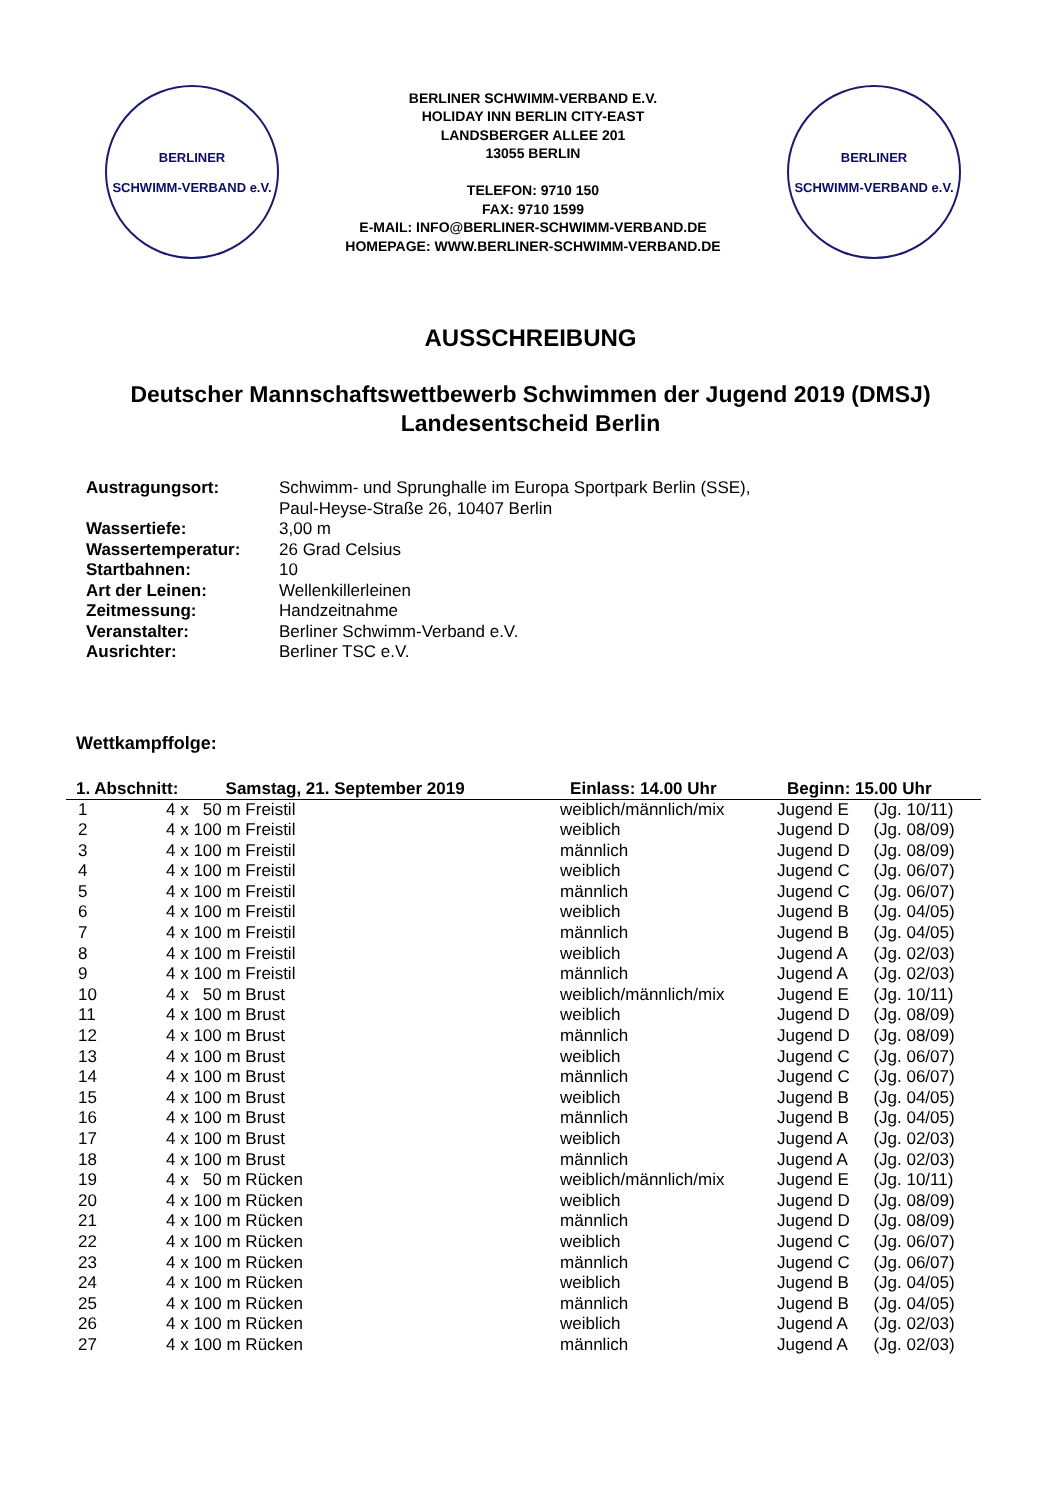BERLINER
SCHWIMM-VERBAND e.V.
BERLINER SCHWIMM-VERBAND E.V.
HOLIDAY INN BERLIN CITY-EAST
LANDSBERGER ALLEE 201
13055 BERLIN
TELEFON: 9710 150
FAX: 9710 1599
E-MAIL: INFO@BERLINER-SCHWIMM-VERBAND.DE
HOMEPAGE: WWW.BERLINER-SCHWIMM-VERBAND.DE
BERLINER
SCHWIMM-VERBAND e.V.
AUSSCHREIBUNG
Deutscher Mannschaftswettbewerb Schwimmen der Jugend 2019 (DMSJ)
Landesentscheid Berlin
| Austragungsort: | Schwimm- und Sprunghalle im Europa Sportpark Berlin (SSE), Paul-Heyse-Straße 26, 10407 Berlin |
| Wassertiefe: | 3,00 m |
| Wassertemperatur: | 26 Grad Celsius |
| Startbahnen: | 10 |
| Art der Leinen: | Wellenkillerleinen |
| Zeitmessung: | Handzeitnahme |
| Veranstalter: | Berliner Schwimm-Verband e.V. |
| Ausrichter: | Berliner TSC e.V. |
Wettkampffolge:
| 1. Abschnitt: Samstag, 21. September 2019 | | Einlass: 14.00 Uhr | Beginn: 15.00 Uhr | |
| --- | --- | --- | --- | --- |
| 1 | 4 x 50 m Freistil | weiblich/männlich/mix | Jugend E | (Jg. 10/11) |
| 2 | 4 x 100 m Freistil | weiblich | Jugend D | (Jg. 08/09) |
| 3 | 4 x 100 m Freistil | männlich | Jugend D | (Jg. 08/09) |
| 4 | 4 x 100 m Freistil | weiblich | Jugend C | (Jg. 06/07) |
| 5 | 4 x 100 m Freistil | männlich | Jugend C | (Jg. 06/07) |
| 6 | 4 x 100 m Freistil | weiblich | Jugend B | (Jg. 04/05) |
| 7 | 4 x 100 m Freistil | männlich | Jugend B | (Jg. 04/05) |
| 8 | 4 x 100 m Freistil | weiblich | Jugend A | (Jg. 02/03) |
| 9 | 4 x 100 m Freistil | männlich | Jugend A | (Jg. 02/03) |
| 10 | 4 x 50 m Brust | weiblich/männlich/mix | Jugend E | (Jg. 10/11) |
| 11 | 4 x 100 m Brust | weiblich | Jugend D | (Jg. 08/09) |
| 12 | 4 x 100 m Brust | männlich | Jugend D | (Jg. 08/09) |
| 13 | 4 x 100 m Brust | weiblich | Jugend C | (Jg. 06/07) |
| 14 | 4 x 100 m Brust | männlich | Jugend C | (Jg. 06/07) |
| 15 | 4 x 100 m Brust | weiblich | Jugend B | (Jg. 04/05) |
| 16 | 4 x 100 m Brust | männlich | Jugend B | (Jg. 04/05) |
| 17 | 4 x 100 m Brust | weiblich | Jugend A | (Jg. 02/03) |
| 18 | 4 x 100 m Brust | männlich | Jugend A | (Jg. 02/03) |
| 19 | 4 x 50 m Rücken | weiblich/männlich/mix | Jugend E | (Jg. 10/11) |
| 20 | 4 x 100 m Rücken | weiblich | Jugend D | (Jg. 08/09) |
| 21 | 4 x 100 m Rücken | männlich | Jugend D | (Jg. 08/09) |
| 22 | 4 x 100 m Rücken | weiblich | Jugend C | (Jg. 06/07) |
| 23 | 4 x 100 m Rücken | männlich | Jugend C | (Jg. 06/07) |
| 24 | 4 x 100 m Rücken | weiblich | Jugend B | (Jg. 04/05) |
| 25 | 4 x 100 m Rücken | männlich | Jugend B | (Jg. 04/05) |
| 26 | 4 x 100 m Rücken | weiblich | Jugend A | (Jg. 02/03) |
| 27 | 4 x 100 m Rücken | männlich | Jugend A | (Jg. 02/03) |